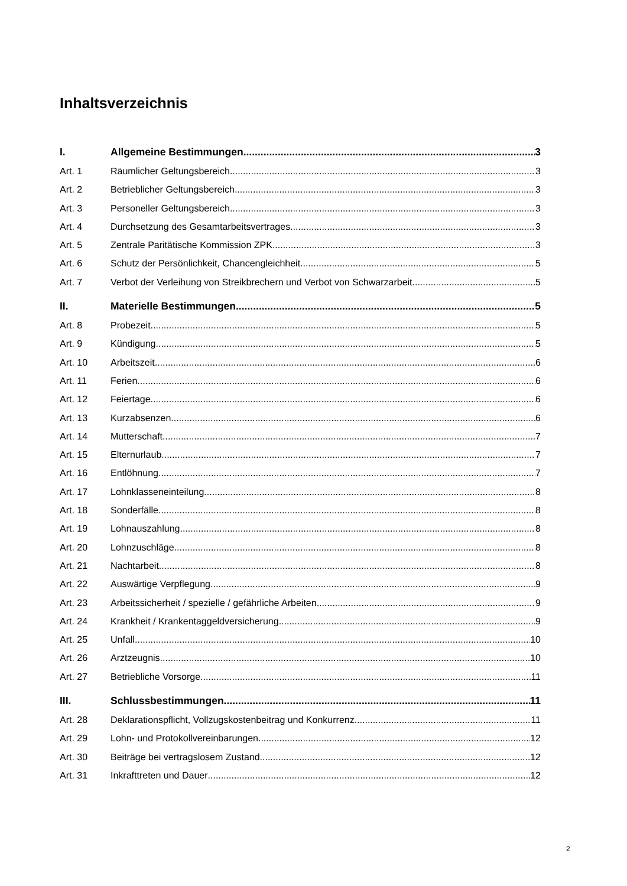Inhaltsverzeichnis
I. Allgemeine Bestimmungen 3
Art. 1 Räumlicher Geltungsbereich 3
Art. 2 Betrieblicher Geltungsbereich 3
Art. 3 Personeller Geltungsbereich 3
Art. 4 Durchsetzung des Gesamtarbeitsvertrages 3
Art. 5 Zentrale Paritätische Kommission ZPK 3
Art. 6 Schutz der Persönlichkeit, Chancengleichheit 5
Art. 7 Verbot der Verleihung von Streikbrechern und Verbot von Schwarzarbeit 5
II. Materielle Bestimmungen 5
Art. 8 Probezeit 5
Art. 9 Kündigung 5
Art. 10 Arbeitszeit 6
Art. 11 Ferien 6
Art. 12 Feiertage 6
Art. 13 Kurzabsenzen 6
Art. 14 Mutterschaft 7
Art. 15 Elternurlaub 7
Art. 16 Entlöhnung 7
Art. 17 Lohnklasseneinteilung 8
Art. 18 Sonderfälle 8
Art. 19 Lohnauszahlung 8
Art. 20 Lohnzuschläge 8
Art. 21 Nachtarbeit 8
Art. 22 Auswärtige Verpflegung 9
Art. 23 Arbeitssicherheit / spezielle / gefährliche Arbeiten 9
Art. 24 Krankheit / Krankentaggeldversicherung 9
Art. 25 Unfall 10
Art. 26 Arztzeugnis 10
Art. 27 Betriebliche Vorsorge 11
III. Schlussbestimmungen 11
Art. 28 Deklarationspflicht, Vollzugskostenbeitrag und Konkurrenz 11
Art. 29 Lohn- und Protokollvereinbarungen 12
Art. 30 Beiträge bei vertragslosem Zustand 12
Art. 31 Inkrafttreten und Dauer 12
2